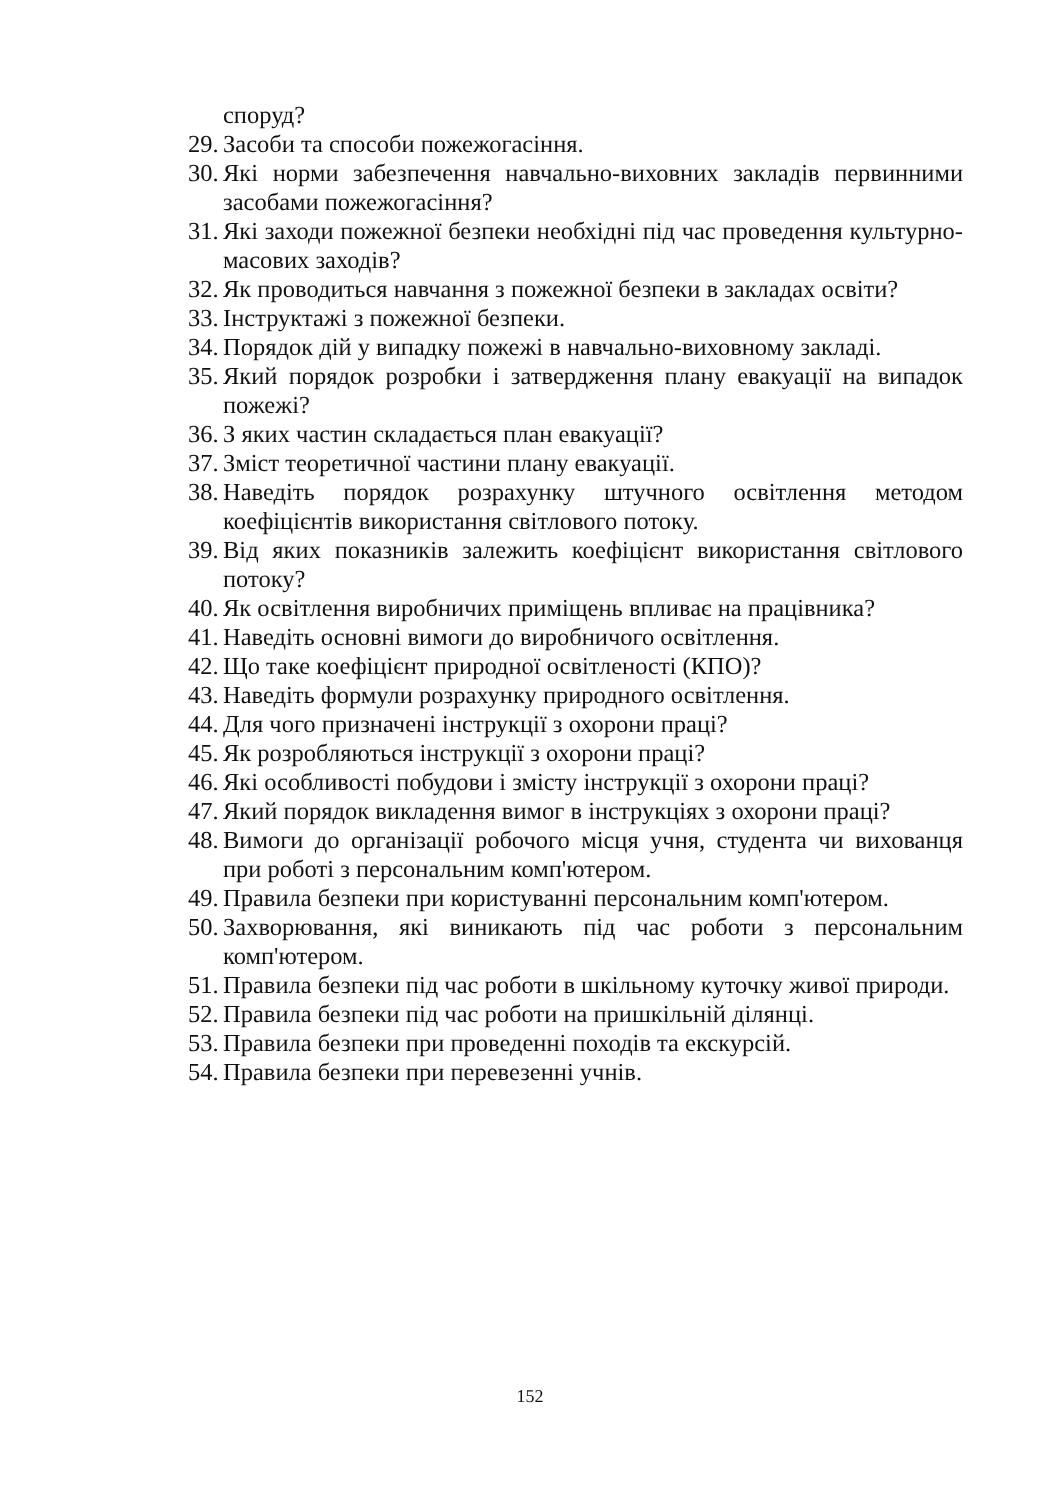споруд?
29. Засоби та способи пожежогасіння.
30. Які норми забезпечення навчально-виховних закладів первинними засобами пожежогасіння?
31. Які заходи пожежної безпеки необхідні під час проведення культурно-масових заходів?
32. Як проводиться навчання з пожежної безпеки в закладах освіти?
33. Інструктажі з пожежної безпеки.
34. Порядок дій у випадку пожежі в навчально-виховному закладі.
35. Який порядок розробки і затвердження плану евакуації на випадок пожежі?
36. З яких частин складається план евакуації?
37. Зміст теоретичної частини плану евакуації.
38. Наведіть порядок розрахунку штучного освітлення методом коефіцієнтів використання світлового потоку.
39. Від яких показників залежить коефіцієнт використання світлового потоку?
40. Як освітлення виробничих приміщень впливає на працівника?
41. Наведіть основні вимоги до виробничого освітлення.
42. Що таке коефіцієнт природної освітленості (КПО)?
43. Наведіть формули розрахунку природного освітлення.
44. Для чого призначені інструкції з охорони праці?
45. Як розробляються інструкції з охорони праці?
46. Які особливості побудови і змісту інструкції з охорони праці?
47. Який порядок викладення вимог в інструкціях з охорони праці?
48. Вимоги до організації робочого місця учня, студента чи вихованця при роботі з персональним комп'ютером.
49. Правила безпеки при користуванні персональним комп'ютером.
50. Захворювання, які виникають під час роботи з персональним комп'ютером.
51. Правила безпеки під час роботи в шкільному куточку живої природи.
52. Правила безпеки під час роботи на пришкільній ділянці.
53. Правила безпеки при проведенні походів та екскурсій.
54. Правила безпеки при перевезенні учнів.
152